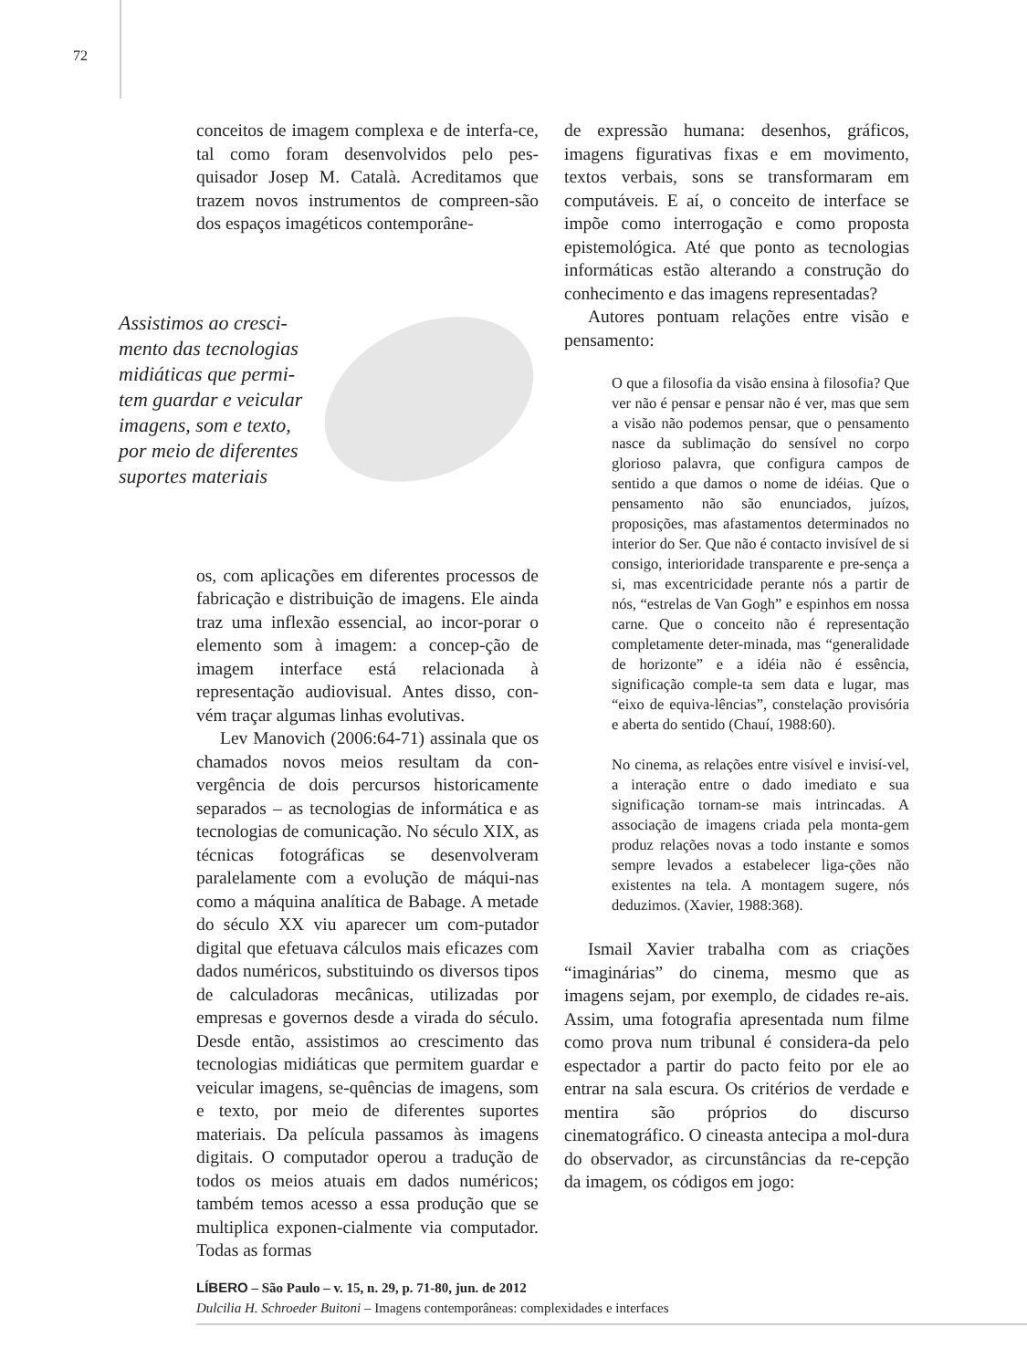72
conceitos de imagem complexa e de interfa-ce, tal como foram desenvolvidos pelo pes-quisador Josep M. Català. Acreditamos que trazem novos instrumentos de compreen-são dos espaços imagéticos contemporâne-
Assistimos ao cresci-mento das tecnologias midiáticas que permi-tem guardar e veicular imagens, som e texto, por meio de diferentes suportes materiais
os, com aplicações em diferentes processos de fabricação e distribuição de imagens. Ele ainda traz uma inflexão essencial, ao incor-porar o elemento som à imagem: a concep-ção de imagem interface está relacionada à representação audiovisual. Antes disso, con-vém traçar algumas linhas evolutivas.
Lev Manovich (2006:64-71) assinala que os chamados novos meios resultam da con-vergência de dois percursos historicamente separados – as tecnologias de informática e as tecnologias de comunicação. No século XIX, as técnicas fotográficas se desenvolveram paralelamente com a evolução de máqui-nas como a máquina analítica de Babage. A metade do século XX viu aparecer um com-putador digital que efetuava cálculos mais eficazes com dados numéricos, substituindo os diversos tipos de calculadoras mecânicas, utilizadas por empresas e governos desde a virada do século. Desde então, assistimos ao crescimento das tecnologias midiáticas que permitem guardar e veicular imagens, se-quências de imagens, som e texto, por meio de diferentes suportes materiais. Da película passamos às imagens digitais. O computador operou a tradução de todos os meios atuais em dados numéricos; também temos acesso a essa produção que se multiplica exponen-cialmente via computador. Todas as formas
de expressão humana: desenhos, gráficos, imagens figurativas fixas e em movimento, textos verbais, sons se transformaram em computáveis. E aí, o conceito de interface se impõe como interrogação e como proposta epistemológica. Até que ponto as tecnologias informáticas estão alterando a construção do conhecimento e das imagens representadas?
Autores pontuam relações entre visão e pensamento:
O que a filosofia da visão ensina à filosofia? Que ver não é pensar e pensar não é ver, mas que sem a visão não podemos pensar, que o pensamento nasce da sublimação do sensível no corpo glorioso palavra, que configura campos de sentido a que damos o nome de idéias. Que o pensamento não são enunciados, juízos, proposições, mas afastamentos determinados no interior do Ser. Que não é contacto invisível de si consigo, interioridade transparente e pre-sença a si, mas excentricidade perante nós a partir de nós, “estrelas de Van Gogh” e espinhos em nossa carne. Que o conceito não é representação completamente deter-minada, mas “generalidade de horizonte” e a idéia não é essência, significação comple-ta sem data e lugar, mas “eixo de equiva-lências”, constelação provisória e aberta do sentido (Chauí, 1988:60).
No cinema, as relações entre visível e invisí-vel, a interação entre o dado imediato e sua significação tornam-se mais intrincadas. A associação de imagens criada pela monta-gem produz relações novas a todo instante e somos sempre levados a estabelecer liga-ções não existentes na tela. A montagem sugere, nós deduzimos. (Xavier, 1988:368).
Ismail Xavier trabalha com as criações “imaginárias” do cinema, mesmo que as imagens sejam, por exemplo, de cidades re-ais. Assim, uma fotografia apresentada num filme como prova num tribunal é considera-da pelo espectador a partir do pacto feito por ele ao entrar na sala escura. Os critérios de verdade e mentira são próprios do discurso cinematográfico. O cineasta antecipa a mol-dura do observador, as circunstâncias da re-cepção da imagem, os códigos em jogo:
LÍBERO – São Paulo – v. 15, n. 29, p. 71-80, jun. de 2012
Dulcilia H. Schroeder Buitoni – Imagens contemporâneas: complexidades e interfaces